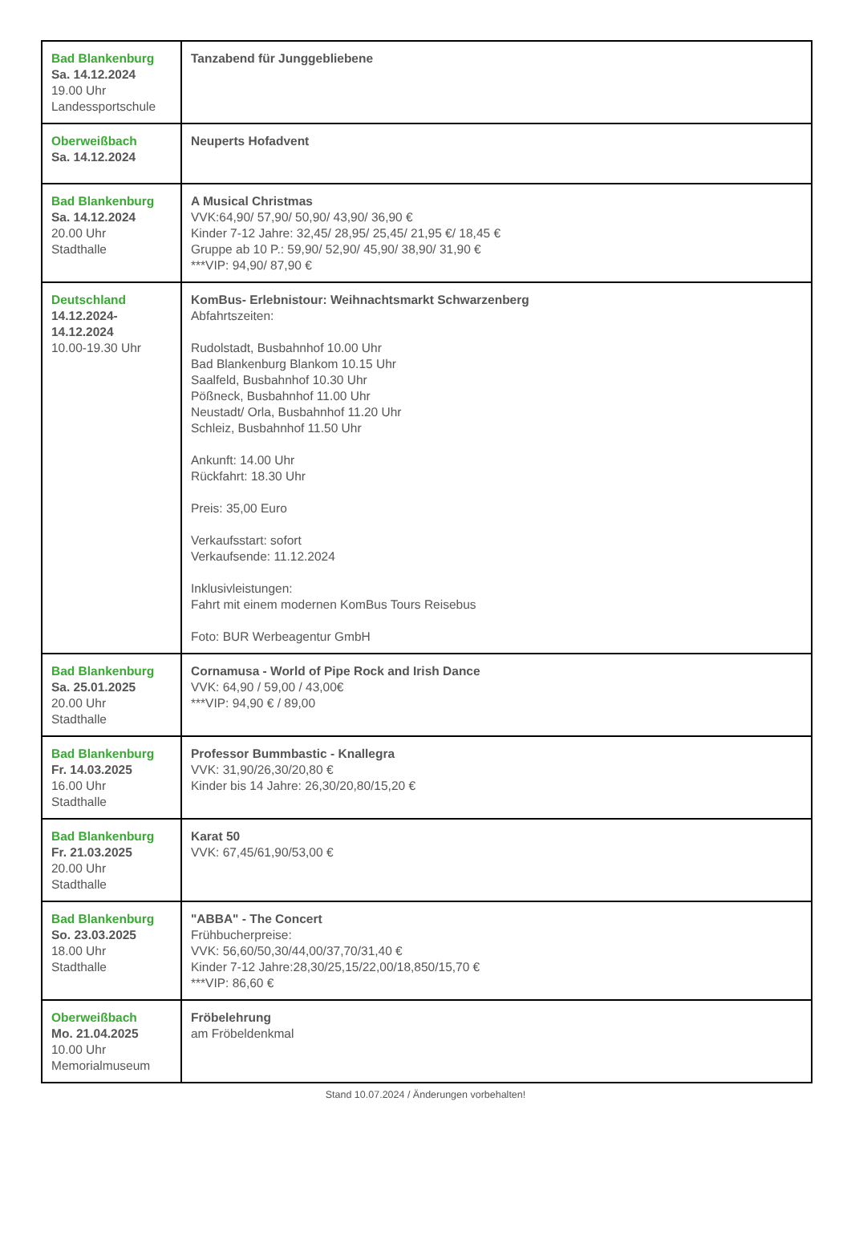| Bad Blankenburg Sa. 14.12.2024 19.00 Uhr Landessportschule | Tanzabend für Junggebliebene |
| Oberweißbach Sa. 14.12.2024 | Neuperts Hofadvent |
| Bad Blankenburg Sa. 14.12.2024 20.00 Uhr Stadthalle | A Musical Christmas VVK:64,90/ 57,90/ 50,90/ 43,90/ 36,90 € Kinder 7-12 Jahre: 32,45/ 28,95/ 25,45/ 21,95 €/ 18,45 € Gruppe ab 10 P.: 59,90/ 52,90/ 45,90/ 38,90/ 31,90 € ***VIP: 94,90/ 87,90 € |
| Deutschland 14.12.2024- 14.12.2024 10.00-19.30 Uhr | KomBus- Erlebnistour: Weihnachtsmarkt Schwarzenberg Abfahrtszeiten: Rudolstadt, Busbahnhof 10.00 Uhr Bad Blankenburg Blankom 10.15 Uhr Saalfeld, Busbahnhof 10.30 Uhr Pößneck, Busbahnhof 11.00 Uhr Neustadt/ Orla, Busbahnhof 11.20 Uhr Schleiz, Busbahnhof 11.50 Uhr Ankunft: 14.00 Uhr Rückfahrt: 18.30 Uhr Preis: 35,00 Euro Verkaufsstart: sofort Verkaufsende: 11.12.2024 Inklusivleistungen: Fahrt mit einem modernen KomBus Tours Reisebus Foto: BUR Werbeagentur GmbH |
| Bad Blankenburg Sa. 25.01.2025 20.00 Uhr Stadthalle | Cornamusa - World of Pipe Rock and Irish Dance VVK: 64,90 / 59,00 / 43,00€ ***VIP: 94,90 € / 89,00 |
| Bad Blankenburg Fr. 14.03.2025 16.00 Uhr Stadthalle | Professor Bummbastic - Knallegra VVK: 31,90/26,30/20,80 € Kinder bis 14 Jahre: 26,30/20,80/15,20 € |
| Bad Blankenburg Fr. 21.03.2025 20.00 Uhr Stadthalle | Karat 50 VVK: 67,45/61,90/53,00 € |
| Bad Blankenburg So. 23.03.2025 18.00 Uhr Stadthalle | "ABBA" - The Concert Frühbucherpreise: VVK: 56,60/50,30/44,00/37,70/31,40 € Kinder 7-12 Jahre:28,30/25,15/22,00/18,850/15,70 € ***VIP: 86,60 € |
| Oberweißbach Mo. 21.04.2025 10.00 Uhr Memorialmuseum | Fröbelehrung am Fröbeldenkmal |
Stand 10.07.2024 / Änderungen vorbehalten!